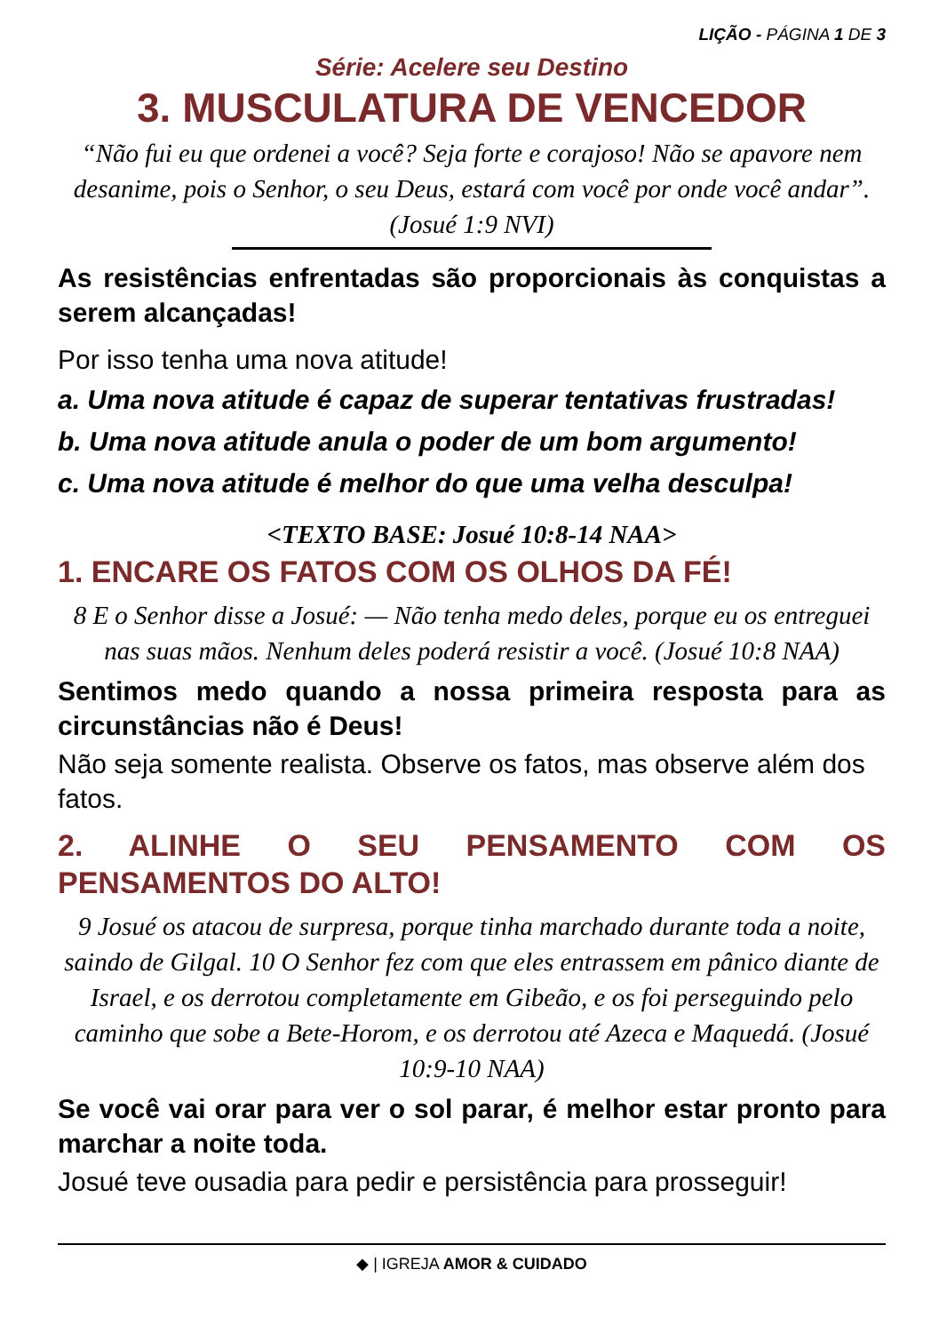LIÇÃO - PÁGINA 1 DE 3
Série: Acelere seu Destino
3. MUSCULATURA DE VENCEDOR
“Não fui eu que ordenei a você? Seja forte e corajoso! Não se apavore nem desanime, pois o Senhor, o seu Deus, estará com você por onde você andar”. (Josué 1:9 NVI)
As resistências enfrentadas são proporcionais às conquistas a serem alcançadas!
Por isso tenha uma nova atitude!
a. Uma nova atitude é capaz de superar tentativas frustradas!
b. Uma nova atitude anula o poder de um bom argumento!
c. Uma nova atitude é melhor do que uma velha desculpa!
<TEXTO BASE: Josué 10:8-14 NAA>
1. ENCARE OS FATOS COM OS OLHOS DA FÉ!
8 E o Senhor disse a Josué: — Não tenha medo deles, porque eu os entreguei nas suas mãos. Nenhum deles poderá resistir a você. (Josué 10:8 NAA)
Sentimos medo quando a nossa primeira resposta para as circunstâncias não é Deus!
Não seja somente realista. Observe os fatos, mas observe além dos fatos.
2. ALINHE O SEU PENSAMENTO COM OS PENSAMENTOS DO ALTO!
9 Josué os atacou de surpresa, porque tinha marchado durante toda a noite, saindo de Gilgal. 10 O Senhor fez com que eles entrassem em pânico diante de Israel, e os derrotou completamente em Gibeão, e os foi perseguindo pelo caminho que sobe a Bete-Horom, e os derrotou até Azeca e Maquedá. (Josué 10:9-10 NAA)
Se você vai orar para ver o sol parar, é melhor estar pronto para marchar a noite toda.
Josué teve ousadia para pedir e persistência para prosseguir!
◆ | IGREJA AMOR & CUIDADO